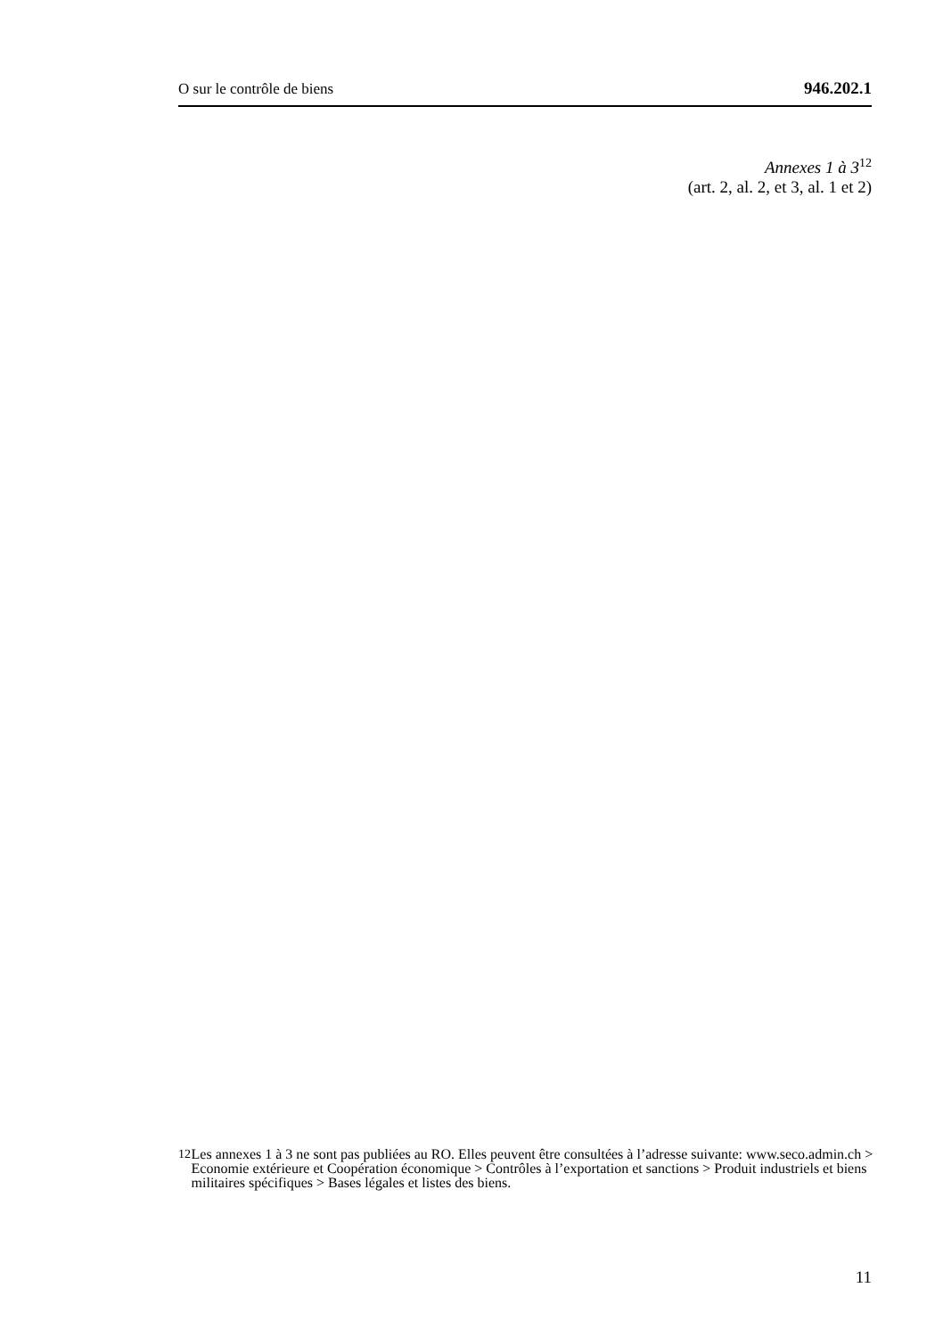O sur le contrôle de biens 946.202.1
Annexes 1 à 3<sup>12</sup>
(art. 2, al. 2, et 3, al. 1 et 2)
12 Les annexes 1 à 3 ne sont pas publiées au RO. Elles peuvent être consultées à l’adresse suivante: www.seco.admin.ch > Economie extérieure et Coopération économique > Contrôles à l’exportation et sanctions > Produit industriels et biens militaires spécifiques > Bases légales et listes des biens.
11